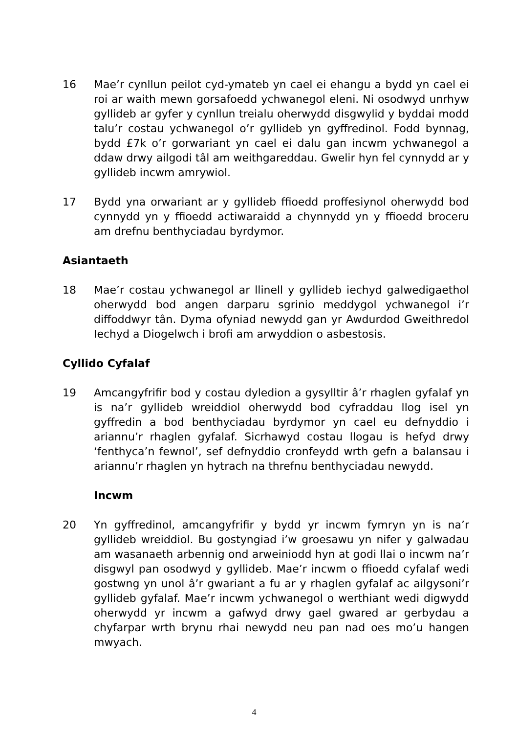16 Mae’r cynllun peilot cyd-ymateb yn cael ei ehangu a bydd yn cael ei roi ar waith mewn gorsafoedd ychwanegol eleni. Ni osodwyd unrhyw gyllideb ar gyfer y cynllun treialu oherwydd disgwylid y byddai modd talu’r costau ychwanegol o’r gyllideb yn gyffredinol. Fodd bynnag, bydd £7k o’r gorwariant yn cael ei dalu gan incwm ychwanegol a ddaw drwy ailgodi tâl am weithgareddau. Gwelir hyn fel cynnydd ar y gyllideb incwm amrywiol.
17 Bydd yna orwariant ar y gyllideb ffioedd proffesiynol oherwydd bod cynnydd yn y ffioedd actiwaraidd a chynnydd yn y ffioedd broceru am drefnu benthyciadau byrdymor.
Asiantaeth
18 Mae’r costau ychwanegol ar llinell y gyllideb iechyd galwedigaethol oherwydd bod angen darparu sgrinio meddygol ychwanegol i’r diffoddwyr tân. Dyma ofyniad newydd gan yr Awdurdod Gweithredol Iechyd a Diogelwch i brofi am arwyddion o asbestosis.
Cyllido Cyfalaf
19 Amcangyfrifir bod y costau dyledion a gysylltir â’r rhaglen gyfalaf yn is na’r gyllideb wreiddiol oherwydd bod cyfraddau llog isel yn gyffredin a bod benthyciadau byrdymor yn cael eu defnyddio i ariannu’r rhaglen gyfalaf. Sicrhawyd costau llogau is hefyd drwy ‘fenthyca’n fewnol’, sef defnyddio cronfeydd wrth gefn a balansau i ariannu’r rhaglen yn hytrach na threfnu benthyciadau newydd.
Incwm
20 Yn gyffredinol, amcangyfrifir y bydd yr incwm fymryn yn is na’r gyllideb wreiddiol. Bu gostyngiad i’w groesawu yn nifer y galwadau am wasanaeth arbennig ond arweiniodd hyn at godi llai o incwm na’r disgwyl pan osodwyd y gyllideb. Mae’r incwm o ffioedd cyfalaf wedi gostwng yn unol â’r gwariant a fu ar y rhaglen gyfalaf ac ailgysoni’r gyllideb gyfalaf. Mae’r incwm ychwanegol o werthiant wedi digwydd oherwydd yr incwm a gafwyd drwy gael gwared ar gerbydau a chyfarpar wrth brynu rhai newydd neu pan nad oes mo’u hangen mwyach.
4